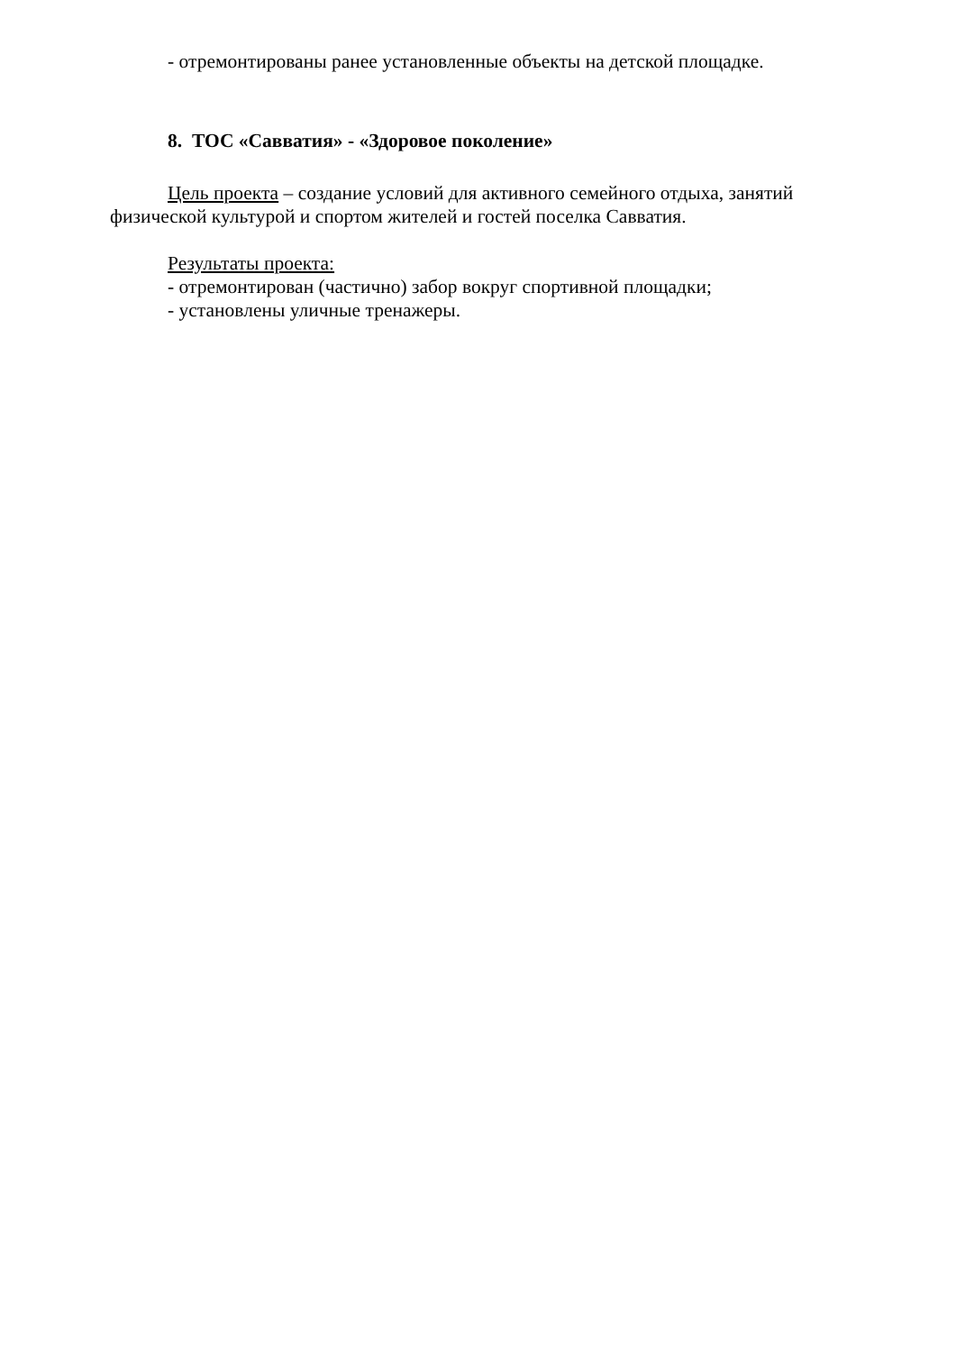- отремонтированы ранее установленные объекты на детской площадке.
8. ТОС «Савватия» - «Здоровое поколение»
Цель проекта – создание условий для активного семейного отдыха, занятий физической культурой и спортом жителей и гостей поселка Савватия.
Результаты проекта:
- отремонтирован (частично) забор вокруг спортивной площадки;
- установлены уличные тренажеры.